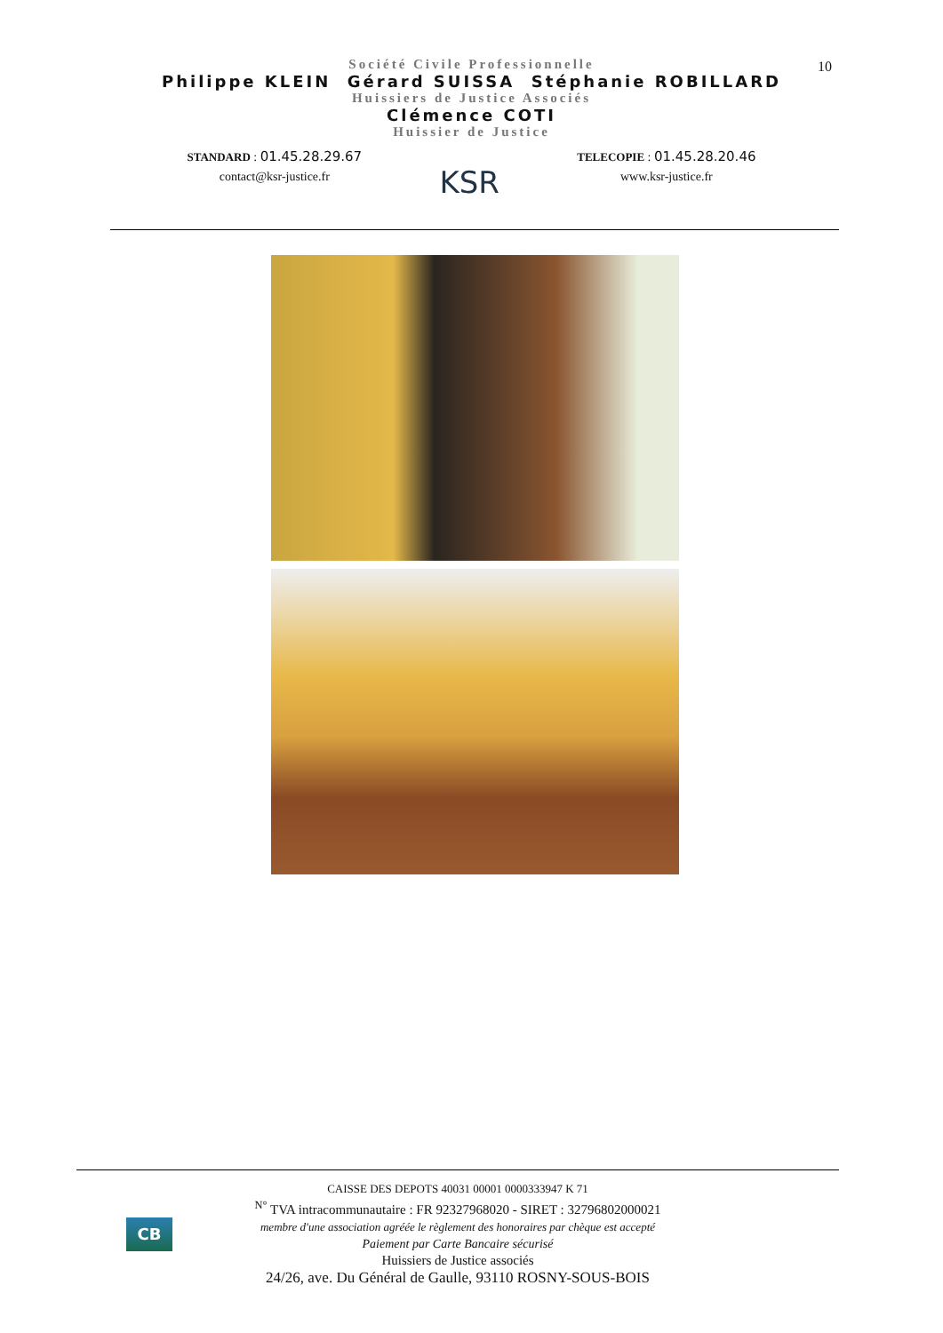10
Société Civile Professionnelle
Philippe KLEIN Gérard SUISSA Stéphanie ROBILLARD
Huissiers de Justice Associés
Clémence COTI
Huissier de Justice
STANDARD : 01.45.28.29.67
contact@ksr-justice.fr
KSR
TELECOPIE : 01.45.28.20.46
www.ksr-justice.fr
CB
CAISSE DES DEPOTS 40031 00001 0000333947 K 71
<sup>N°</sup> TVA intracommunautaire : FR 92327968020 - SIRET : 32796802000021
membre d'une association agréée le règlement des honoraires par chèque est accepté
Paiement par Carte Bancaire sécurisé
Huissiers de Justice associés
24/26, ave. Du Général de Gaulle, 93110 ROSNY-SOUS-BOIS